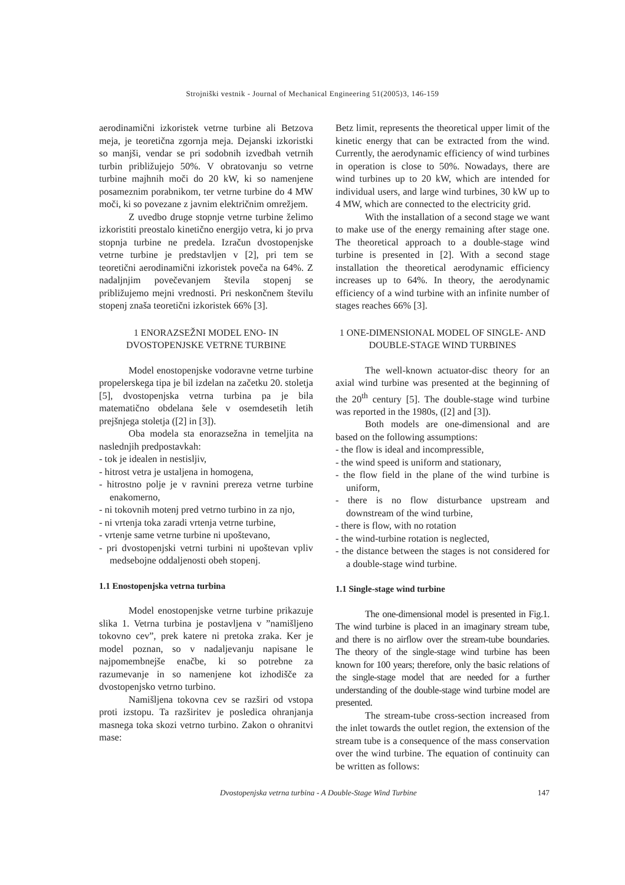Strojniški vestnik - Journal of Mechanical Engineering 51(2005)3, 146-159
aerodinamični izkoristek vetrne turbine ali Betzova meja, je teoretična zgornja meja. Dejanski izkoristki so manjši, vendar se pri sodobnih izvedbah vetrnih turbin približujejo 50%. V obratovanju so vetrne turbine majhnih moči do 20 kW, ki so namenjene posameznim porabnikom, ter vetrne turbine do 4 MW moči, ki so povezane z javnim električnim omrežjem.
Z uvedbo druge stopnje vetrne turbine želimo izkoristiti preostalo kinetično energijo vetra, ki jo prva stopnja turbine ne predela. Izračun dvostopenjske vetrne turbine je predstavljen v [2], pri tem se teoretični aerodinamični izkoristek poveča na 64%. Z nadaljnjim povečevanjem števila stopenj se približujemo mejni vrednosti. Pri neskončnem številu stopenj znaša teoretični izkoristek 66% [3].
1 ENORAZSEŽNI MODEL ENO- IN
DVOSTOPENJSKE VETRNE TURBINE
Model enostopenjske vodoravne vetrne turbine propelerskega tipa je bil izdelan na začetku 20. stoletja [5], dvostopenjska vetrna turbina pa je bila matematično obdelana šele v osemdesetih letih prejšnjega stoletja ([2] in [3]).
Oba modela sta enorazsežna in temeljita na naslednjih predpostavkah:
- tok je idealen in nestisljiv,
- hitrost vetra je ustaljena in homogena,
- hitrostno polje je v ravnini prereza vetrne turbine enakomerno,
- ni tokovnih motenj pred vetrno turbino in za njo,
- ni vrtenja toka zaradi vrtenja vetrne turbine,
- vrtenje same vetrne turbine ni upoštevano,
- pri dvostopenjski vetrni turbini ni upoštevan vpliv medsebojne oddaljenosti obeh stopenj.
1.1 Enostopenjska vetrna turbina
Model enostopenjske vetrne turbine prikazuje slika 1. Vetrna turbina je postavljena v ”namišljeno tokovno cev”, prek katere ni pretoka zraka. Ker je model poznan, so v nadaljevanju napisane le najpomembnejše enačbe, ki so potrebne za razumevanje in so namenjene kot izhodišče za dvostopenjsko vetrno turbino.
Namišljena tokovna cev se razširi od vstopa proti izstopu. Ta razširitev je posledica ohranjanja masnega toka skozi vetrno turbino. Zakon o ohranitvi mase:
Betz limit, represents the theoretical upper limit of the kinetic energy that can be extracted from the wind. Currently, the aerodynamic efficiency of wind turbines in operation is close to 50%. Nowadays, there are wind turbines up to 20 kW, which are intended for individual users, and large wind turbines, 30 kW up to 4 MW, which are connected to the electricity grid.
With the installation of a second stage we want to make use of the energy remaining after stage one. The theoretical approach to a double-stage wind turbine is presented in [2]. With a second stage installation the theoretical aerodynamic efficiency increases up to 64%. In theory, the aerodynamic efficiency of a wind turbine with an infinite number of stages reaches 66% [3].
1 ONE-DIMENSIONAL MODEL OF SINGLE- AND
DOUBLE-STAGE WIND TURBINES
The well-known actuator-disc theory for an axial wind turbine was presented at the beginning of the 20<sup>th</sup> century [5]. The double-stage wind turbine was reported in the 1980s, ([2] and [3]).
Both models are one-dimensional and are based on the following assumptions:
- the flow is ideal and incompressible,
- the wind speed is uniform and stationary,
- the flow field in the plane of the wind turbine is uniform,
- there is no flow disturbance upstream and downstream of the wind turbine,
- there is flow, with no rotation
- the wind-turbine rotation is neglected,
- the distance between the stages is not considered for a double-stage wind turbine.
1.1 Single-stage wind turbine
The one-dimensional model is presented in Fig.1. The wind turbine is placed in an imaginary stream tube, and there is no airflow over the stream-tube boundaries. The theory of the single-stage wind turbine has been known for 100 years; therefore, only the basic relations of the single-stage model that are needed for a further understanding of the double-stage wind turbine model are presented.
The stream-tube cross-section increased from the inlet towards the outlet region, the extension of the stream tube is a consequence of the mass conservation over the wind turbine. The equation of continuity can be written as follows:
Dvostopenjska vetrna turbina - A Double-Stage Wind Turbine 147